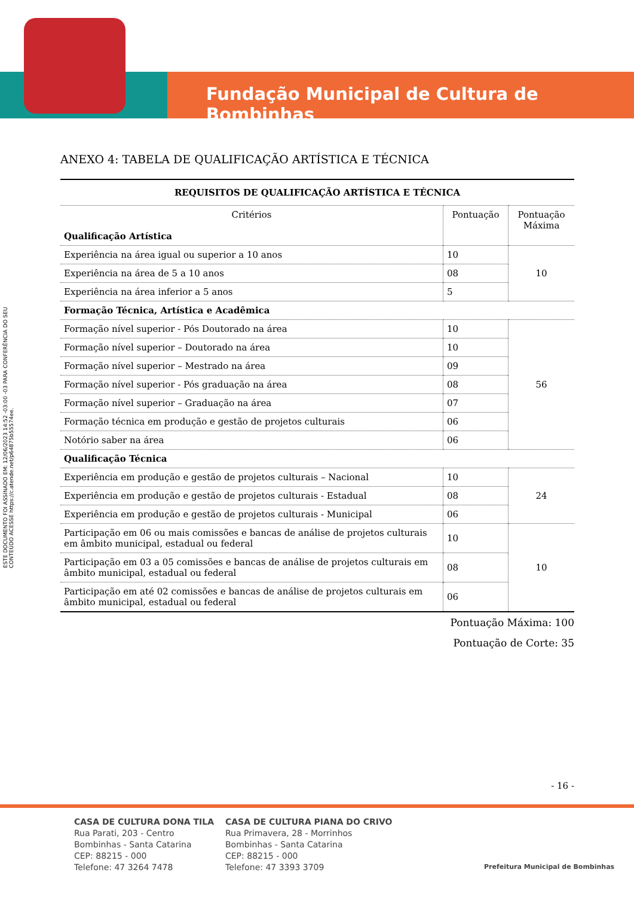Fundação Municipal de Cultura de Bombinhas
ESTE DOCUMENTO FOI ASSINADO EM: 12/06/2023 14:52 -03:00 -03 PARA CONFERÊNCIA DO SEU CONTEÚDO ACESSE https://c.atende.net/p64875b55574ee.
ANEXO 4: TABELA DE QUALIFICAÇÃO ARTÍSTICA E TÉCNICA
| REQUISITOS DE QUALIFICAÇÃO ARTÍSTICA E TÉCNICA | | |
| --- | --- | --- |
| Critérios Qualificação Artística | Pontuação | Pontuação Máxima |
| Experiência na área igual ou superior a 10 anos | 10 | 10 |
| Experiência na área de 5 a 10 anos | 08 | |
| Experiência na área inferior a 5 anos | 5 | |
| Formação Técnica, Artística e Acadêmica | | |
| Formação nível superior - Pós Doutorado na área | 10 | 56 |
| Formação nível superior – Doutorado na área | 10 | |
| Formação nível superior – Mestrado na área | 09 | |
| Formação nível superior - Pós graduação na área | 08 | |
| Formação nível superior – Graduação na área | 07 | |
| Formação técnica em produção e gestão de projetos culturais | 06 | |
| Notório saber na área | 06 | |
| Qualificação Técnica | | |
| Experiência em produção e gestão de projetos culturais – Nacional | 10 | 24 |
| Experiência em produção e gestão de projetos culturais - Estadual | 08 | |
| Experiência em produção e gestão de projetos culturais - Municipal | 06 | |
| Participação em 06 ou mais comissões e bancas de análise de projetos culturais em âmbito municipal, estadual ou federal | 10 | 10 |
| Participação em 03 a 05 comissões e bancas de análise de projetos culturais em âmbito municipal, estadual ou federal | 08 | |
| Participação em até 02 comissões e bancas de análise de projetos culturais em âmbito municipal, estadual ou federal | 06 | |
Pontuação Máxima: 100
Pontuação de Corte: 35
- 16 -
CASA DE CULTURA DONA TILA
Rua Parati, 203 - Centro
Bombinhas - Santa Catarina
CEP: 88215 - 000
Telefone: 47 3264 7478
CASA DE CULTURA PIANA DO CRIVO
Rua Primavera, 28 - Morrinhos
Bombinhas - Santa Catarina
CEP: 88215 - 000
Telefone: 47 3393 3709
Prefeitura Municipal de Bombinhas